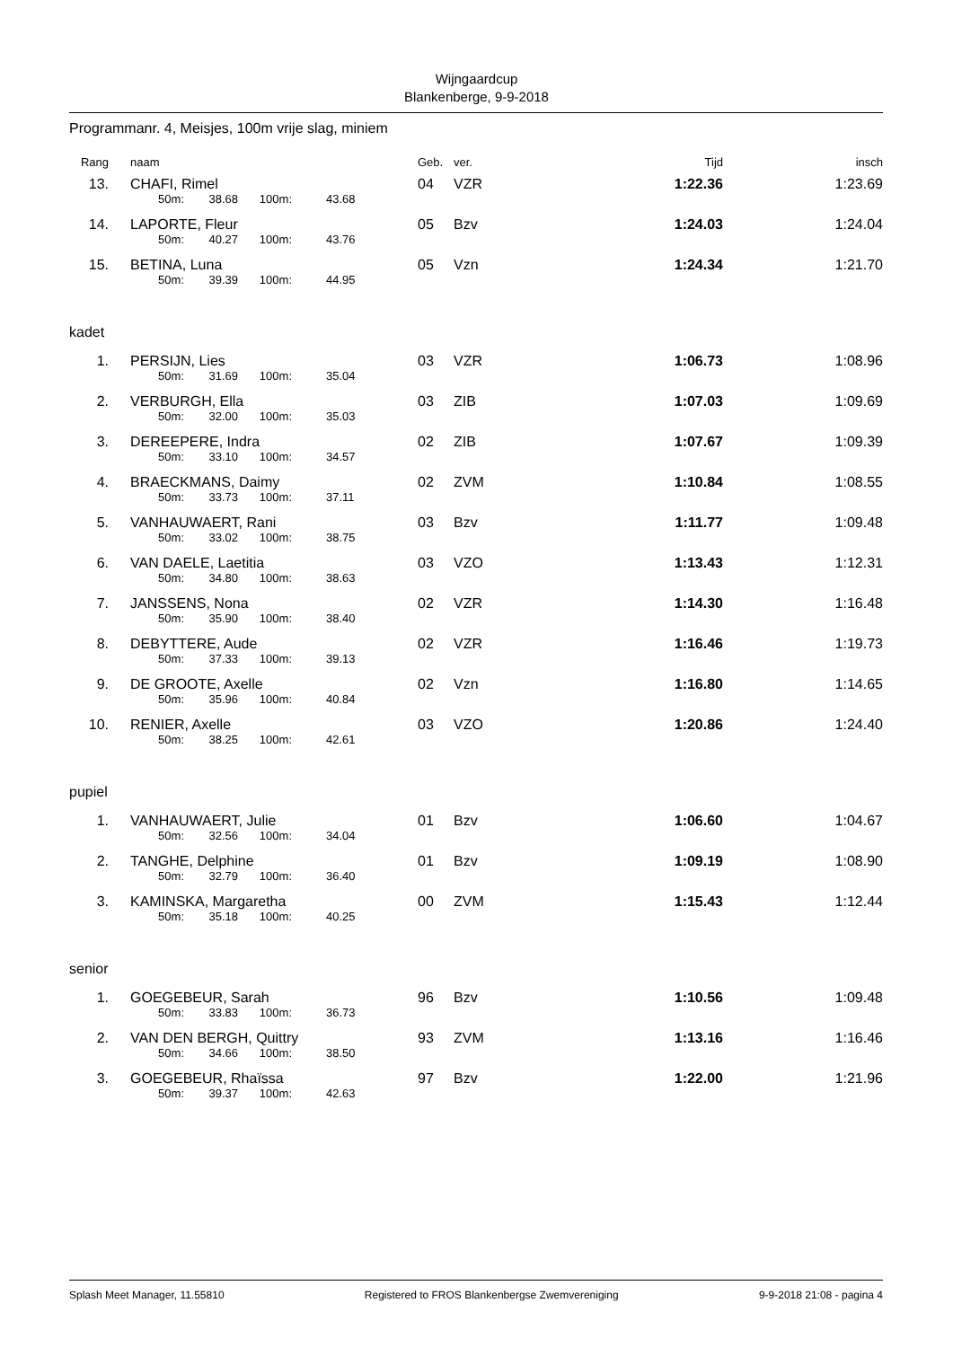Wijngaardcup
Blankenberge, 9-9-2018
Programmanr. 4, Meisjes, 100m vrije slag, miniem
| Rang | | naam | | | | Geb. | ver. | Tijd | insch |
| --- | --- | --- | --- | --- | --- | --- | --- | --- | --- |
| 13. | | CHAFI, Rimel | | | | 04 | VZR | 1:22.36 | 1:23.69 |
| | | 50m: | 38.68 | 100m: | 43.68 | | | | |
| 14. | | LAPORTE, Fleur | | | | 05 | Bzv | 1:24.03 | 1:24.04 |
| | | 50m: | 40.27 | 100m: | 43.76 | | | | |
| 15. | | BETINA, Luna | | | | 05 | Vzn | 1:24.34 | 1:21.70 |
| | | 50m: | 39.39 | 100m: | 44.95 | | | | |
| kadet | | | | | | | | | |
| 1. | | PERSIJN, Lies | | | | 03 | VZR | 1:06.73 | 1:08.96 |
| | | 50m: | 31.69 | 100m: | 35.04 | | | | |
| 2. | | VERBURGH, Ella | | | | 03 | ZIB | 1:07.03 | 1:09.69 |
| | | 50m: | 32.00 | 100m: | 35.03 | | | | |
| 3. | | DEREEPERE, Indra | | | | 02 | ZIB | 1:07.67 | 1:09.39 |
| | | 50m: | 33.10 | 100m: | 34.57 | | | | |
| 4. | | BRAECKMANS, Daimy | | | | 02 | ZVM | 1:10.84 | 1:08.55 |
| | | 50m: | 33.73 | 100m: | 37.11 | | | | |
| 5. | | VANHAUWAERT, Rani | | | | 03 | Bzv | 1:11.77 | 1:09.48 |
| | | 50m: | 33.02 | 100m: | 38.75 | | | | |
| 6. | | VAN DAELE, Laetitia | | | | 03 | VZO | 1:13.43 | 1:12.31 |
| | | 50m: | 34.80 | 100m: | 38.63 | | | | |
| 7. | | JANSSENS, Nona | | | | 02 | VZR | 1:14.30 | 1:16.48 |
| | | 50m: | 35.90 | 100m: | 38.40 | | | | |
| 8. | | DEBYTTERE, Aude | | | | 02 | VZR | 1:16.46 | 1:19.73 |
| | | 50m: | 37.33 | 100m: | 39.13 | | | | |
| 9. | | DE GROOTE, Axelle | | | | 02 | Vzn | 1:16.80 | 1:14.65 |
| | | 50m: | 35.96 | 100m: | 40.84 | | | | |
| 10. | | RENIER, Axelle | | | | 03 | VZO | 1:20.86 | 1:24.40 |
| | | 50m: | 38.25 | 100m: | 42.61 | | | | |
| pupiel | | | | | | | | | |
| 1. | | VANHAUWAERT, Julie | | | | 01 | Bzv | 1:06.60 | 1:04.67 |
| | | 50m: | 32.56 | 100m: | 34.04 | | | | |
| 2. | | TANGHE, Delphine | | | | 01 | Bzv | 1:09.19 | 1:08.90 |
| | | 50m: | 32.79 | 100m: | 36.40 | | | | |
| 3. | | KAMINSKA, Margaretha | | | | 00 | ZVM | 1:15.43 | 1:12.44 |
| | | 50m: | 35.18 | 100m: | 40.25 | | | | |
| senior | | | | | | | | | |
| 1. | | GOEGEBEUR, Sarah | | | | 96 | Bzv | 1:10.56 | 1:09.48 |
| | | 50m: | 33.83 | 100m: | 36.73 | | | | |
| 2. | | VAN DEN BERGH, Quittry | | | | 93 | ZVM | 1:13.16 | 1:16.46 |
| | | 50m: | 34.66 | 100m: | 38.50 | | | | |
| 3. | | GOEGEBEUR, Rhaïssa | | | | 97 | Bzv | 1:22.00 | 1:21.96 |
| | | 50m: | 39.37 | 100m: | 42.63 | | | | |
Splash Meet Manager, 11.55810 Registered to FROS Blankenbergse Zwemvereniging 9-9-2018 21:08 - pagina 4